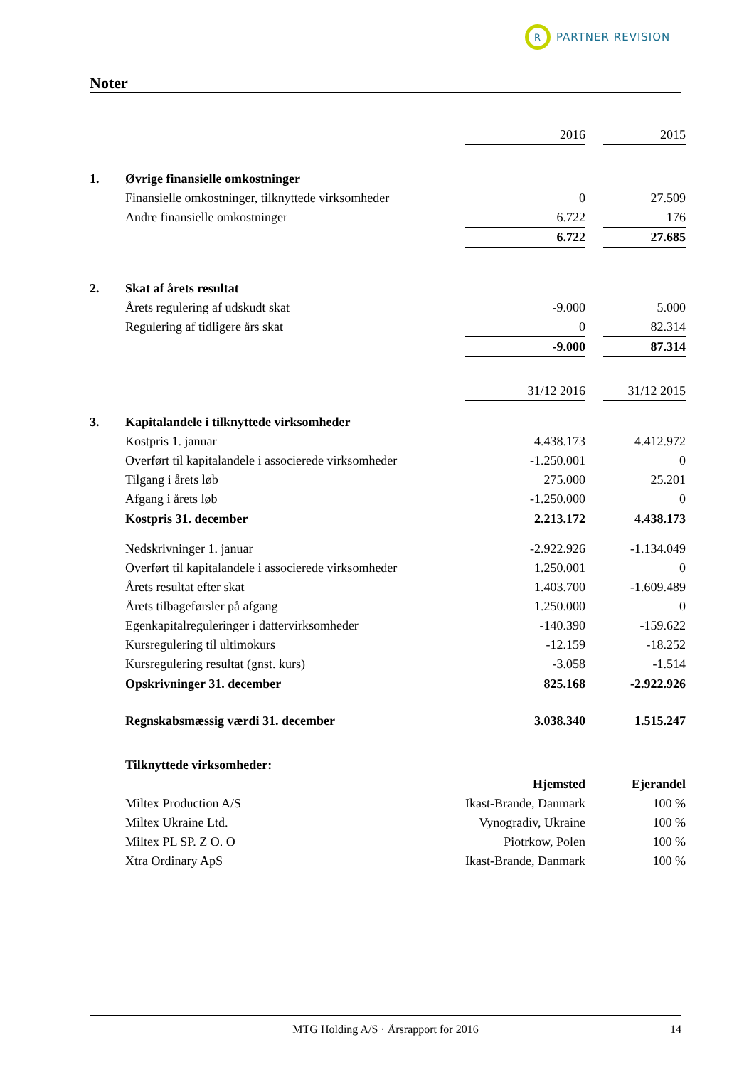R
PARTNER REVISION
Noter
| | | 2016 | | 2015 |
| 1. | Øvrige finansielle omkostninger | | | |
| | Finansielle omkostninger, tilknyttede virksomheder | 0 | | 27.509 |
| | Andre finansielle omkostninger | 6.722 | | 176 |
| | | 6.722 | | 27.685 |
| 2. | Skat af årets resultat | | | |
| | Årets regulering af udskudt skat | -9.000 | | 5.000 |
| | Regulering af tidligere års skat | 0 | | 82.314 |
| | | -9.000 | | 87.314 |
| | | 31/12 2016 | | 31/12 2015 |
| 3. | Kapitalandele i tilknyttede virksomheder | | | |
| | Kostpris 1. januar | 4.438.173 | | 4.412.972 |
| | Overført til kapitalandele i associerede virksomheder | -1.250.001 | | 0 |
| | Tilgang i årets løb | 275.000 | | 25.201 |
| | Afgang i årets løb | -1.250.000 | | 0 |
| | Kostpris 31. december | 2.213.172 | | 4.438.173 |
| | Nedskrivninger 1. januar | -2.922.926 | | -1.134.049 |
| | Overført til kapitalandele i associerede virksomheder | 1.250.001 | | 0 |
| | Årets resultat efter skat | 1.403.700 | | -1.609.489 |
| | Årets tilbageførsler på afgang | 1.250.000 | | 0 |
| | Egenkapitalreguleringer i dattervirksomheder | -140.390 | | -159.622 |
| | Kursregulering til ultimokurs | -12.159 | | -18.252 |
| | Kursregulering resultat (gnst. kurs) | -3.058 | | -1.514 |
| | Opskrivninger 31. december | 825.168 | | -2.922.926 |
| | Regnskabsmæssig værdi 31. december | 3.038.340 | | 1.515.247 |
| | Tilknyttede virksomheder: | | | |
| | | Hjemsted | | Ejerandel |
| | Miltex Production A/S | Ikast-Brande, Danmark | | 100 % |
| | Miltex Ukraine Ltd. | Vynogradiv, Ukraine | | 100 % |
| | Miltex PL SP. Z O. O | Piotrkow, Polen | | 100 % |
| | Xtra Ordinary ApS | Ikast-Brande, Danmark | | 100 % |
MTG Holding A/S · Årsrapport for 2016
14